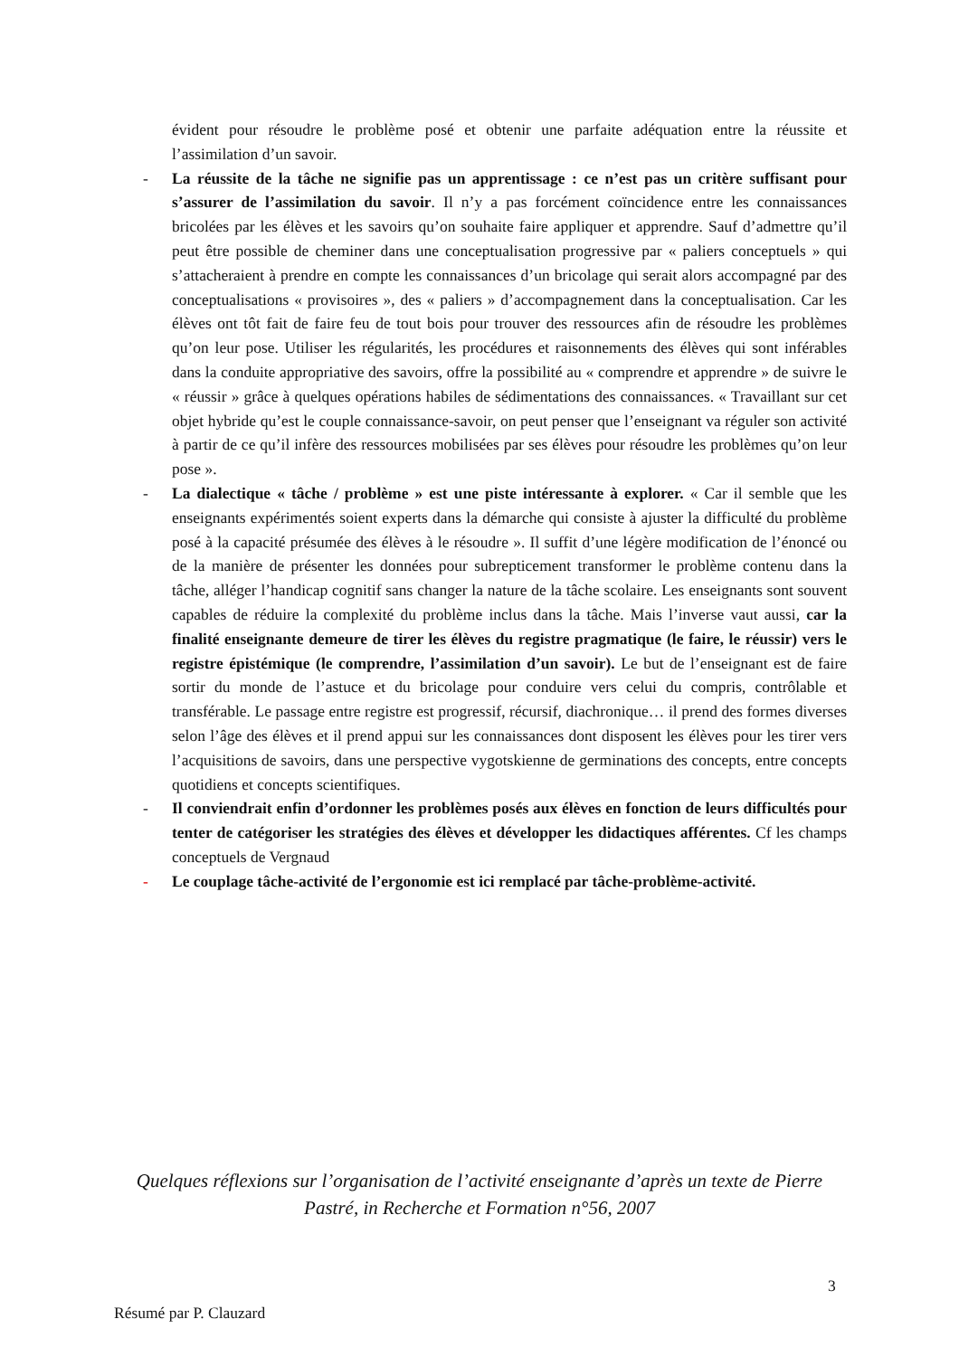évident pour résoudre le problème posé et obtenir une parfaite adéquation entre la réussite et l’assimilation d’un savoir.
- La réussite de la tâche ne signifie pas un apprentissage : ce n’est pas un critère suffisant pour s’assurer de l’assimilation du savoir. Il n’y a pas forcément coïncidence entre les connaissances bricolées par les élèves et les savoirs qu’on souhaite faire appliquer et apprendre. Sauf d’admettre qu’il peut être possible de cheminer dans une conceptualisation progressive par « paliers conceptuels » qui s’attacheraient à prendre en compte les connaissances d’un bricolage qui serait alors accompagné par des conceptualisations « provisoires », des « paliers » d’accompagnement dans la conceptualisation. Car les élèves ont tôt fait de faire feu de tout bois pour trouver des ressources afin de résoudre les problèmes qu’on leur pose. Utiliser les régularités, les procédures et raisonnements des élèves qui sont inférables dans la conduite appropriative des savoirs, offre la possibilité au « comprendre et apprendre » de suivre le « réussir » grâce à quelques opérations habiles de sédimentations des connaissances. « Travaillant sur cet objet hybride qu’est le couple connaissance-savoir, on peut penser que l’enseignant va réguler son activité à partir de ce qu’il infère des ressources mobilisées par ses élèves pour résoudre les problèmes qu’on leur pose ».
- La dialectique « tâche / problème » est une piste intéressante à explorer. « Car il semble que les enseignants expérimentés soient experts dans la démarche qui consiste à ajuster la difficulté du problème posé à la capacité présumée des élèves à le résoudre ». Il suffit d’une légère modification de l’énoncé ou de la manière de présenter les données pour subrepticement transformer le problème contenu dans la tâche, alléger l’handicap cognitif sans changer la nature de la tâche scolaire. Les enseignants sont souvent capables de réduire la complexité du problème inclus dans la tâche. Mais l’inverse vaut aussi, car la finalité enseignante demeure de tirer les élèves du registre pragmatique (le faire, le réussir) vers le registre épistémique (le comprendre, l’assimilation d’un savoir). Le but de l’enseignant est de faire sortir du monde de l’astuce et du bricolage pour conduire vers celui du compris, contrôlable et transférable. Le passage entre registre est progressif, récursif, diachronique… il prend des formes diverses selon l’âge des élèves et il prend appui sur les connaissances dont disposent les élèves pour les tirer vers l’acquisitions de savoirs, dans une perspective vygotskienne de germinations des concepts, entre concepts quotidiens et concepts scientifiques.
- Il conviendrait enfin d’ordonner les problèmes posés aux élèves en fonction de leurs difficultés pour tenter de catégoriser les stratégies des élèves et développer les didactiques afférentes. Cf les champs conceptuels de Vergnaud
- Le couplage tâche-activité de l’ergonomie est ici remplacé par tâche-problème-activité.
Quelques réflexions sur l’organisation de l’activité enseignante d’après un texte de Pierre Pastré, in Recherche et Formation n°56, 2007
3
Résumé par P. Clauzard